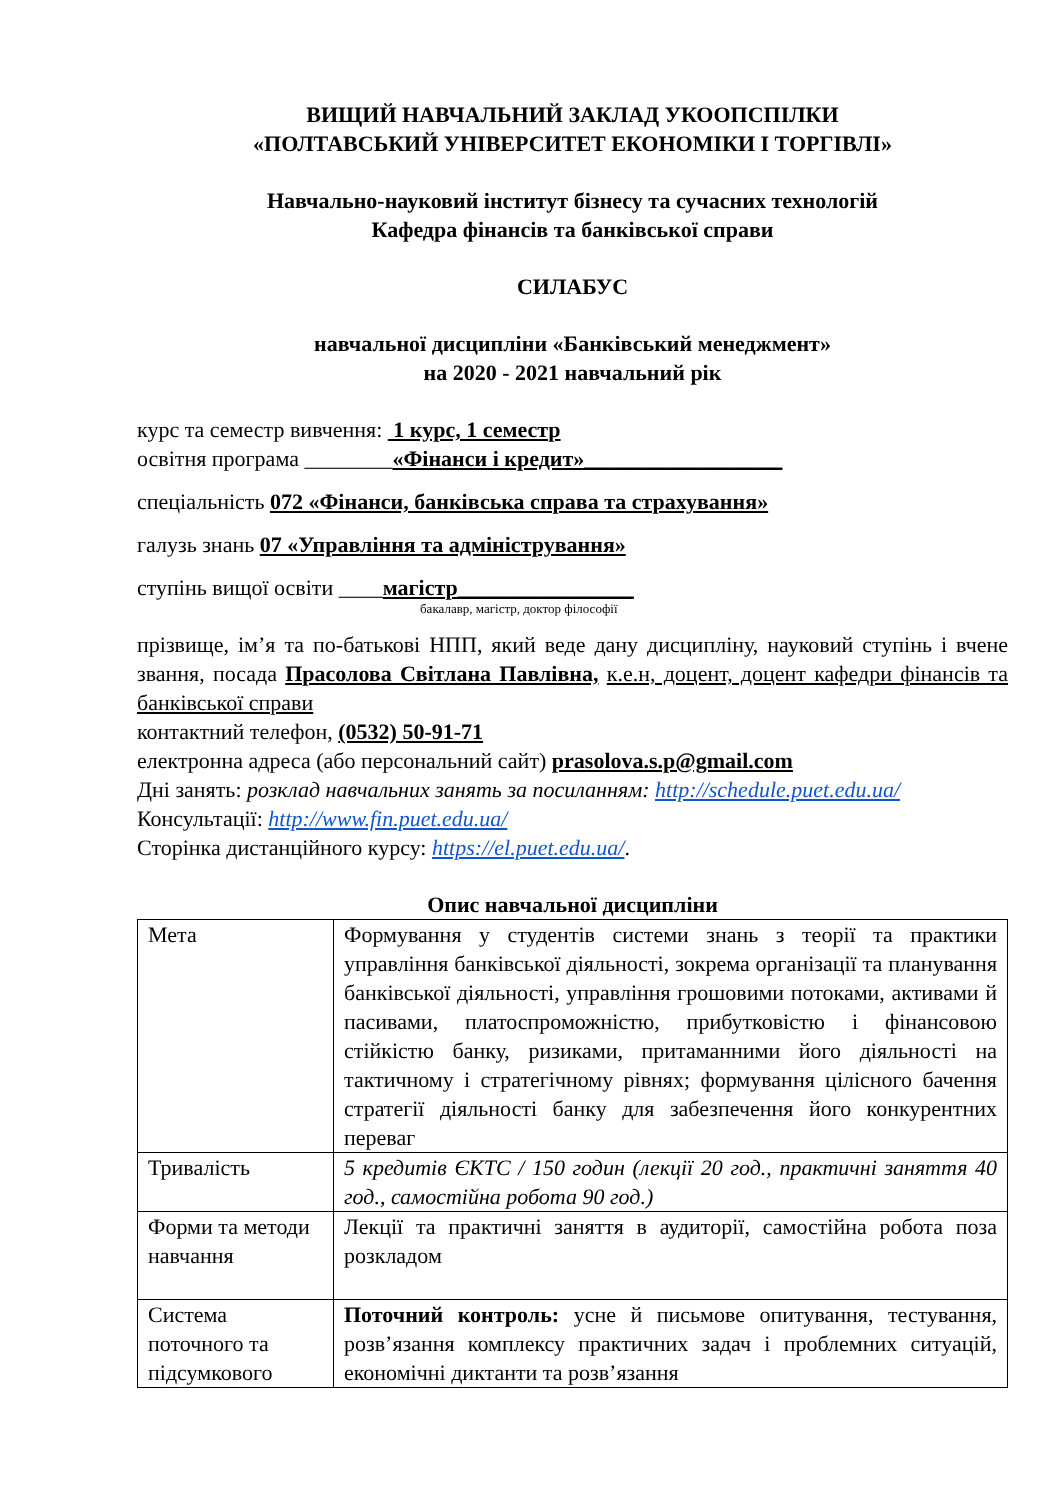ВИЩИЙ НАВЧАЛЬНИЙ ЗАКЛАД УКООПСПІЛКИ
«ПОЛТАВСЬКИЙ УНІВЕРСИТЕТ ЕКОНОМІКИ І ТОРГІВЛІ»
Навчально-науковий інститут бізнесу та сучасних технологій
Кафедра фінансів та банківської справи
СИЛАБУС
навчальної дисципліни «Банківський менеджмент»
на 2020 - 2021 навчальний рік
курс та семестр вивчення: 1 курс, 1 семестр
освітня програма ________«Фінанси і кредит»__________________
спеціальність 072 «Фінанси, банківська справа та страхування»
галузь знань 07 «Управління та адміністрування»
ступінь вищої освіти ____магістр________________
бакалавр, магістр, доктор філософії
прізвище, ім’я та по-батькові НПП, який веде дану дисципліну, науковий ступінь і вчене звання, посада Прасолова Світлана Павлівна, к.е.н, доцент, доцент кафедри фінансів та банківської справи
контактний телефон, (0532) 50-91-71
електронна адреса (або персональний сайт) prasolova.s.p@gmail.com
Дні занять: розклад навчальних занять за посиланням: http://schedule.puet.edu.ua/
Консультації: http://www.fin.puet.edu.ua/
Сторінка дистанційного курсу: https://el.puet.edu.ua/.
Опис навчальної дисципліни
| Мета | Формування у студентів системи знань з теорії та практики управління банківської діяльності, зокрема організації та планування банківської діяльності, управління грошовими потоками, активами й пасивами, платоспроможністю, прибутковістю і фінансовою стійкістю банку, ризиками, притаманними його діяльності на тактичному і стратегічному рівнях; формування цілісного бачення стратегії діяльності банку для забезпечення його конкурентних переваг |
| Тривалість | 5 кредитів ЄКТС / 150 годин (лекції 20 год., практичні заняття 40 год., самостійна робота 90 год.) |
| Форми та методи навчання | Лекції та практичні заняття в аудиторії, самостійна робота поза розкладом |
| Система поточного та підсумкового | Поточний контроль: усне й письмове опитування, тестування, розв’язання комплексу практичних задач і проблемних ситуацій, економічні диктанти та розв’язання |